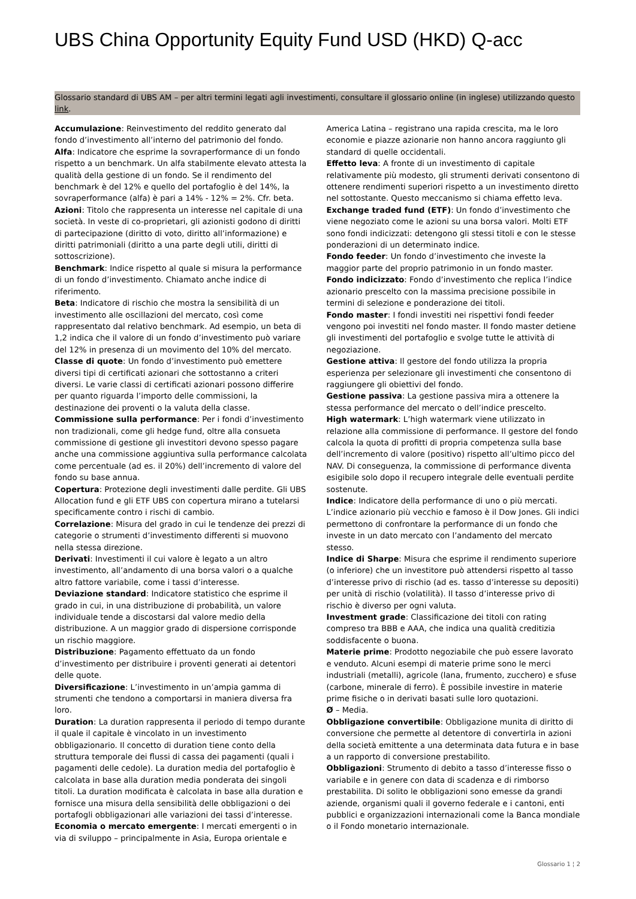UBS China Opportunity Equity Fund USD (HKD) Q-acc
Glossario standard di UBS AM – per altri termini legati agli investimenti, consultare il glossario online (in inglese) utilizzando questo link.
Accumulazione: Reinvestimento del reddito generato dal fondo d’investimento all’interno del patrimonio del fondo.
Alfa: Indicatore che esprime la sovraperformance di un fondo rispetto a un benchmark. Un alfa stabilmente elevato attesta la qualità della gestione di un fondo. Se il rendimento del benchmark è del 12% e quello del portafoglio è del 14%, la sovraperformance (alfa) è pari a 14% - 12% = 2%. Cfr. beta.
Azioni: Titolo che rappresenta un interesse nel capitale di una società. In veste di co-proprietari, gli azionisti godono di diritti di partecipazione (diritto di voto, diritto all’informazione) e diritti patrimoniali (diritto a una parte degli utili, diritti di sottoscrizione).
Benchmark: Indice rispetto al quale si misura la performance di un fondo d’investimento. Chiamato anche indice di riferimento.
Beta: Indicatore di rischio che mostra la sensibilità di un investimento alle oscillazioni del mercato, così come rappresentato dal relativo benchmark. Ad esempio, un beta di 1,2 indica che il valore di un fondo d’investimento può variare del 12% in presenza di un movimento del 10% del mercato.
Classe di quote: Un fondo d’investimento può emettere diversi tipi di certificati azionari che sottostanno a criteri diversi. Le varie classi di certificati azionari possono differire per quanto riguarda l’importo delle commissioni, la destinazione dei proventi o la valuta della classe.
Commissione sulla performance: Per i fondi d’investimento non tradizionali, come gli hedge fund, oltre alla consueta commissione di gestione gli investitori devono spesso pagare anche una commissione aggiuntiva sulla performance calcolata come percentuale (ad es. il 20%) dell’incremento di valore del fondo su base annua.
Copertura: Protezione degli investimenti dalle perdite. Gli UBS Allocation fund e gli ETF UBS con copertura mirano a tutelarsi specificamente contro i rischi di cambio.
Correlazione: Misura del grado in cui le tendenze dei prezzi di categorie o strumenti d’investimento differenti si muovono nella stessa direzione.
Derivati: Investimenti il cui valore è legato a un altro investimento, all’andamento di una borsa valori o a qualche altro fattore variabile, come i tassi d’interesse.
Deviazione standard: Indicatore statistico che esprime il grado in cui, in una distribuzione di probabilità, un valore individuale tende a discostarsi dal valore medio della distribuzione. A un maggior grado di dispersione corrisponde un rischio maggiore.
Distribuzione: Pagamento effettuato da un fondo d’investimento per distribuire i proventi generati ai detentori delle quote.
Diversificazione: L’investimento in un’ampia gamma di strumenti che tendono a comportarsi in maniera diversa fra loro.
Duration: La duration rappresenta il periodo di tempo durante il quale il capitale è vincolato in un investimento obbligazionario. Il concetto di duration tiene conto della struttura temporale dei flussi di cassa dei pagamenti (quali i pagamenti delle cedole). La duration media del portafoglio è calcolata in base alla duration media ponderata dei singoli titoli. La duration modificata è calcolata in base alla duration e fornisce una misura della sensibilità delle obbligazioni o dei portafogli obbligazionari alle variazioni dei tassi d’interesse.
Economia o mercato emergente: I mercati emergenti o in via di sviluppo – principalmente in Asia, Europa orientale e America Latina – registrano una rapida crescita, ma le loro economie e piazze azionarie non hanno ancora raggiunto gli standard di quelle occidentali.
Effetto leva: A fronte di un investimento di capitale relativamente più modesto, gli strumenti derivati consentono di ottenere rendimenti superiori rispetto a un investimento diretto nel sottostante. Questo meccanismo si chiama effetto leva.
Exchange traded fund (ETF): Un fondo d’investimento che viene negoziato come le azioni su una borsa valori. Molti ETF sono fondi indicizzati: detengono gli stessi titoli e con le stesse ponderazioni di un determinato indice.
Fondo feeder: Un fondo d’investimento che investe la maggior parte del proprio patrimonio in un fondo master.
Fondo indicizzato: Fondo d’investimento che replica l’indice azionario prescelto con la massima precisione possibile in termini di selezione e ponderazione dei titoli.
Fondo master: I fondi investiti nei rispettivi fondi feeder vengono poi investiti nel fondo master. Il fondo master detiene gli investimenti del portafoglio e svolge tutte le attività di negoziazione.
Gestione attiva: Il gestore del fondo utilizza la propria esperienza per selezionare gli investimenti che consentono di raggiungere gli obiettivi del fondo.
Gestione passiva: La gestione passiva mira a ottenere la stessa performance del mercato o dell’indice prescelto.
High watermark: L’high watermark viene utilizzato in relazione alla commissione di performance. Il gestore del fondo calcola la quota di profitti di propria competenza sulla base dell’incremento di valore (positivo) rispetto all’ultimo picco del NAV. Di conseguenza, la commissione di performance diventa esigibile solo dopo il recupero integrale delle eventuali perdite sostenute.
Indice: Indicatore della performance di uno o più mercati. L’indice azionario più vecchio e famoso è il Dow Jones. Gli indici permettono di confrontare la performance di un fondo che investe in un dato mercato con l’andamento del mercato stesso.
Indice di Sharpe: Misura che esprime il rendimento superiore (o inferiore) che un investitore può attendersi rispetto al tasso d’interesse privo di rischio (ad es. tasso d’interesse su depositi) per unità di rischio (volatilità). Il tasso d’interesse privo di rischio è diverso per ogni valuta.
Investment grade: Classificazione dei titoli con rating compreso tra BBB e AAA, che indica una qualità creditizia soddisfacente o buona.
Materie prime: Prodotto negoziabile che può essere lavorato e venduto. Alcuni esempi di materie prime sono le merci industriali (metalli), agricole (lana, frumento, zucchero) e sfuse (carbone, minerale di ferro). È possibile investire in materie prime fisiche o in derivati basati sulle loro quotazioni.
Ø – Media.
Obbligazione convertibile: Obbligazione munita di diritto di conversione che permette al detentore di convertirla in azioni della società emittente a una determinata data futura e in base a un rapporto di conversione prestabilito.
Obbligazioni: Strumento di debito a tasso d’interesse fisso o variabile e in genere con data di scadenza e di rimborso prestabilita. Di solito le obbligazioni sono emesse da grandi aziende, organismi quali il governo federale e i cantoni, enti pubblici e organizzazioni internazionali come la Banca mondiale o il Fondo monetario internazionale.
Glossario 1 ¦ 2